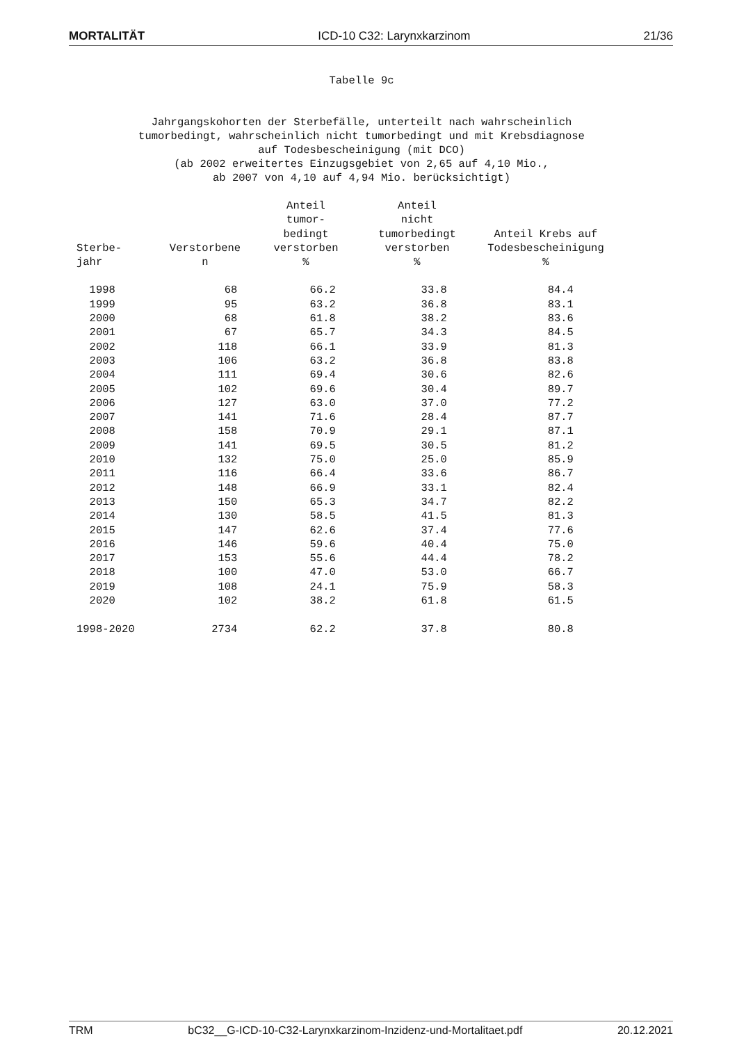MORTALITÄT ICD-10 C32: Larynxkarzinom 21/36
Tabelle 9c Jahrgangskohorten der Sterbefälle, unterteilt nach wahrscheinlich tumorbedingt, wahrscheinlich nicht tumorbedingt und mit Krebsdiagnose auf Todesbescheinigung (mit DCO) (ab 2002 erweitertes Einzugsgebiet von 2,65 auf 4,10 Mio., ab 2007 von 4,10 auf 4,94 Mio. berücksichtigt)
| Sterbe- jahr | Verstorbene n | Anteil tumor- bedingt verstorben % | Anteil nicht tumorbedingt verstorben % | Anteil Krebs auf Todesbescheinigung % |
| --- | --- | --- | --- | --- |
| 1998 | 68 | 66.2 | 33.8 | 84.4 |
| 1999 | 95 | 63.2 | 36.8 | 83.1 |
| 2000 | 68 | 61.8 | 38.2 | 83.6 |
| 2001 | 67 | 65.7 | 34.3 | 84.5 |
| 2002 | 118 | 66.1 | 33.9 | 81.3 |
| 2003 | 106 | 63.2 | 36.8 | 83.8 |
| 2004 | 111 | 69.4 | 30.6 | 82.6 |
| 2005 | 102 | 69.6 | 30.4 | 89.7 |
| 2006 | 127 | 63.0 | 37.0 | 77.2 |
| 2007 | 141 | 71.6 | 28.4 | 87.7 |
| 2008 | 158 | 70.9 | 29.1 | 87.1 |
| 2009 | 141 | 69.5 | 30.5 | 81.2 |
| 2010 | 132 | 75.0 | 25.0 | 85.9 |
| 2011 | 116 | 66.4 | 33.6 | 86.7 |
| 2012 | 148 | 66.9 | 33.1 | 82.4 |
| 2013 | 150 | 65.3 | 34.7 | 82.2 |
| 2014 | 130 | 58.5 | 41.5 | 81.3 |
| 2015 | 147 | 62.6 | 37.4 | 77.6 |
| 2016 | 146 | 59.6 | 40.4 | 75.0 |
| 2017 | 153 | 55.6 | 44.4 | 78.2 |
| 2018 | 100 | 47.0 | 53.0 | 66.7 |
| 2019 | 108 | 24.1 | 75.9 | 58.3 |
| 2020 | 102 | 38.2 | 61.8 | 61.5 |
| 1998-2020 | 2734 | 62.2 | 37.8 | 80.8 |
TRM bC32__G-ICD-10-C32-Larynxkarzinom-Inzidenz-und-Mortalitaet.pdf 20.12.2021